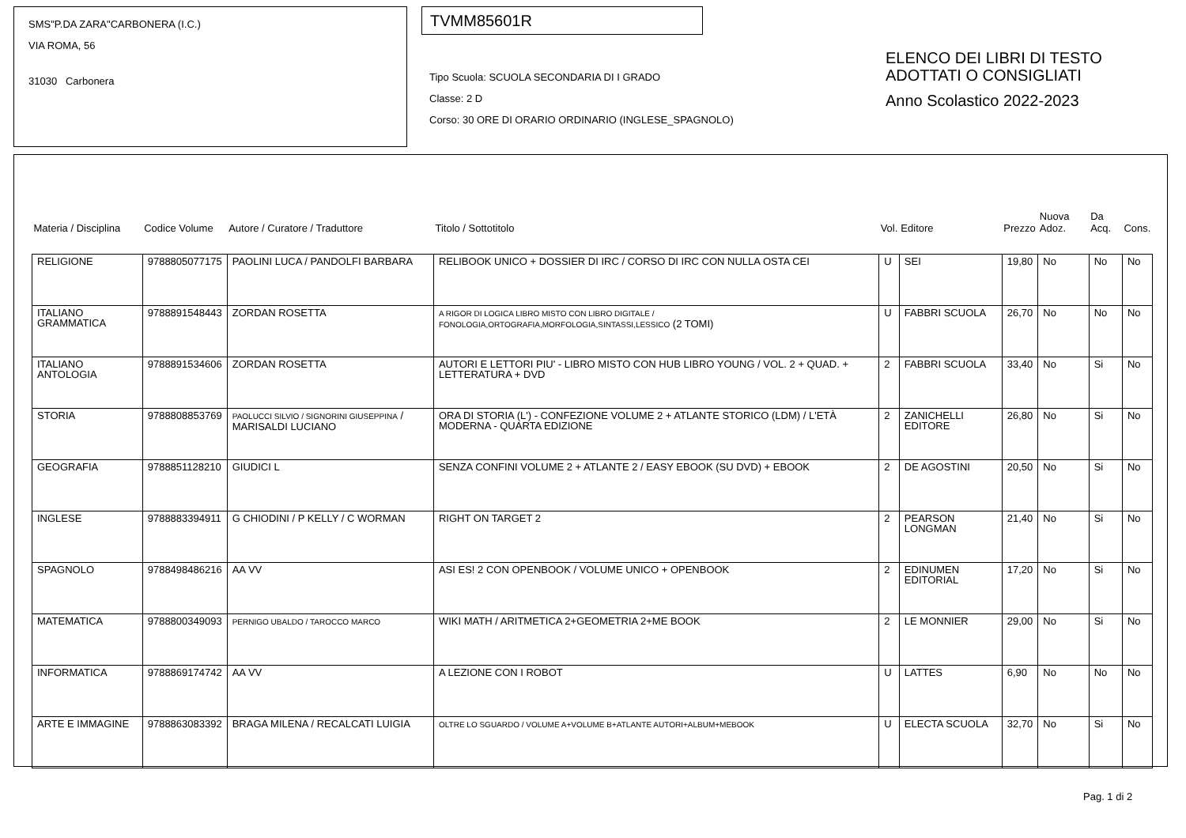SMS"P.DA ZARA"CARBONERA (I.C.)
VIA ROMA, 56
31030 Carbonera
TVMM85601R
Tipo Scuola: SCUOLA SECONDARIA DI I GRADO
Classe: 2 D
Corso: 30 ORE DI ORARIO ORDINARIO (INGLESE_SPAGNOLO)
ELENCO DEI LIBRI DI TESTO
ADOTTATI O CONSIGLIATI
Anno Scolastico 2022-2023
| Materia / Disciplina | Codice Volume | Autore / Curatore / Traduttore | Titolo / Sottotitolo | Vol. | Editore | Prezzo | Nuova Adoz. | Da Acq. | Cons. |
| --- | --- | --- | --- | --- | --- | --- | --- | --- | --- |
| RELIGIONE | 9788805077175 | PAOLINI LUCA / PANDOLFI BARBARA | RELIBOOK UNICO + DOSSIER DI IRC / CORSO DI IRC CON NULLA OSTA CEI | U | SEI | 19,80 | No | No | No |
| ITALIANO GRAMMATICA | 9788891548443 | ZORDAN ROSETTA | A RIGOR DI LOGICA LIBRO MISTO CON LIBRO DIGITALE / FONOLOGIA,ORTOGRAFIA,MORFOLOGIA,SINTASSI,LESSICO (2 TOMI) | U | FABBRI SCUOLA | 26,70 | No | No | No |
| ITALIANO ANTOLOGIA | 9788891534606 | ZORDAN ROSETTA | AUTORI E LETTORI PIU' - LIBRO MISTO CON HUB LIBRO YOUNG / VOL. 2 + QUAD. + LETTERATURA + DVD | 2 | FABBRI SCUOLA | 33,40 | No | Si | No |
| STORIA | 9788808853769 | PAOLUCCI SILVIO / SIGNORINI GIUSEPPINA / MARISALDI LUCIANO | ORA DI STORIA (L') - CONFEZIONE VOLUME 2 + ATLANTE STORICO (LDM) / L'ETÀ MODERNA - QUARTA EDIZIONE | 2 | ZANICHELLI EDITORE | 26,80 | No | Si | No |
| GEOGRAFIA | 9788851128210 | GIUDICI L | SENZA CONFINI VOLUME 2 + ATLANTE 2 / EASY EBOOK (SU DVD) + EBOOK | 2 | DE AGOSTINI | 20,50 | No | Si | No |
| INGLESE | 9788883394911 | G CHIODINI / P KELLY / C WORMAN | RIGHT ON TARGET 2 | 2 | PEARSON LONGMAN | 21,40 | No | Si | No |
| SPAGNOLO | 9788498486216 | AA VV | ASI ES! 2 CON OPENBOOK / VOLUME UNICO + OPENBOOK | 2 | EDINUMEN EDITORIAL | 17,20 | No | Si | No |
| MATEMATICA | 9788800349093 | PERNIGO UBALDO / TAROCCO MARCO | WIKI MATH / ARITMETICA 2+GEOMETRIA 2+ME BOOK | 2 | LE MONNIER | 29,00 | No | Si | No |
| INFORMATICA | 9788869174742 | AA VV | A LEZIONE CON I ROBOT | U | LATTES | 6,90 | No | No | No |
| ARTE E IMMAGINE | 9788863083392 | BRAGA MILENA / RECALCATI LUIGIA | OLTRE LO SGUARDO / VOLUME A+VOLUME B+ATLANTE AUTORI+ALBUM+MEBOOK | U | ELECTA SCUOLA | 32,70 | No | Si | No |
Pag. 1 di 2